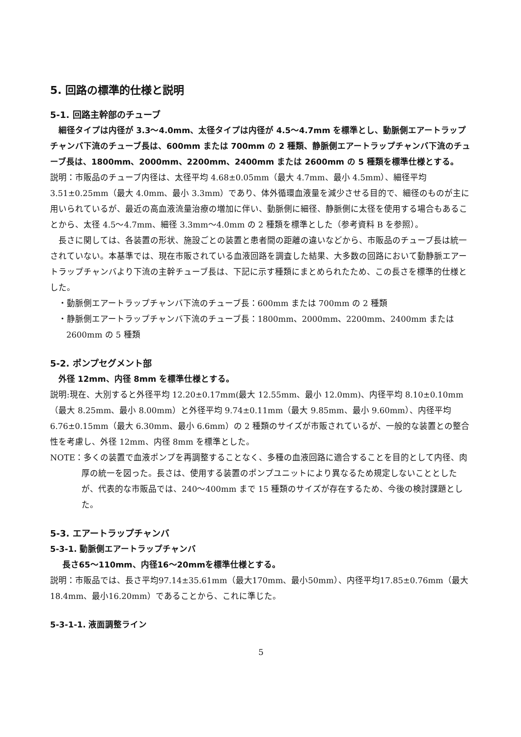5. 回路の標準的仕様と説明
5-1. 回路主幹部のチューブ
細径タイプは内径が 3.3〜4.0mm、太径タイプは内径が 4.5〜4.7mm を標準とし、動脈側エアートラップチャンバ下流のチューブ長は、600mm または 700mm の 2 種類、静脈側エアートラップチャンバ下流のチューブ長は、1800mm、2000mm、2200mm、2400mm または 2600mm の 5 種類を標準仕様とする。
説明：市販品のチューブ内径は、太径平均 4.68±0.05mm（最大 4.7mm、最小 4.5mm）、細径平均 3.51±0.25mm（最大 4.0mm、最小 3.3mm）であり、体外循環血液量を減少させる目的で、細径のものが主に用いられているが、最近の高血液流量治療の増加に伴い、動脈側に細径、静脈側に太径を使用する場合もあることから、太径 4.5〜4.7mm、細径 3.3mm〜4.0mm の 2 種類を標準とした（参考資料 B を参照）。
長さに関しては、各装置の形状、施設ごとの装置と患者間の距離の違いなどから、市販品のチューブ長は統一されていない。本基準では、現在市販されている血液回路を調査した結果、大多数の回路において動静脈エアートラップチャンバより下流の主幹チューブ長は、下記に示す種類にまとめられたため、この長さを標準的仕様とした。
・動脈側エアートラップチャンバ下流のチューブ長：600mm または 700mm の 2 種類
・静脈側エアートラップチャンバ下流のチューブ長：1800mm、2000mm、2200mm、2400mm または 2600mm の 5 種類
5-2. ポンプセグメント部
外径 12mm、内径 8mm を標準仕様とする。
説明:現在、大別すると外径平均 12.20±0.17mm(最大 12.55mm、最小 12.0mm)、内径平均 8.10±0.10mm（最大 8.25mm、最小 8.00mm）と外径平均 9.74±0.11mm（最大 9.85mm、最小 9.60mm）、内径平均 6.76±0.15mm（最大 6.30mm、最小 6.6mm）の 2 種類のサイズが市販されているが、一般的な装置との整合性を考慮し、外径 12mm、内径 8mm を標準とした。
NOTE：多くの装置で血液ポンプを再調整することなく、多種の血液回路に適合することを目的として内径、肉厚の統一を図った。長さは、使用する装置のポンプユニットにより異なるため規定しないこととしたが、代表的な市販品では、240〜400mm まで 15 種類のサイズが存在するため、今後の検討課題とした。
5-3. エアートラップチャンバ
5-3-1. 動脈側エアートラップチャンバ
長さ65〜110mm、内径16〜20mmを標準仕様とする。
説明：市販品では、長さ平均97.14±35.61mm（最大170mm、最小50mm）、内径平均17.85±0.76mm（最大18.4mm、最小16.20mm）であることから、これに準じた。
5-3-1-1. 液面調整ライン
5